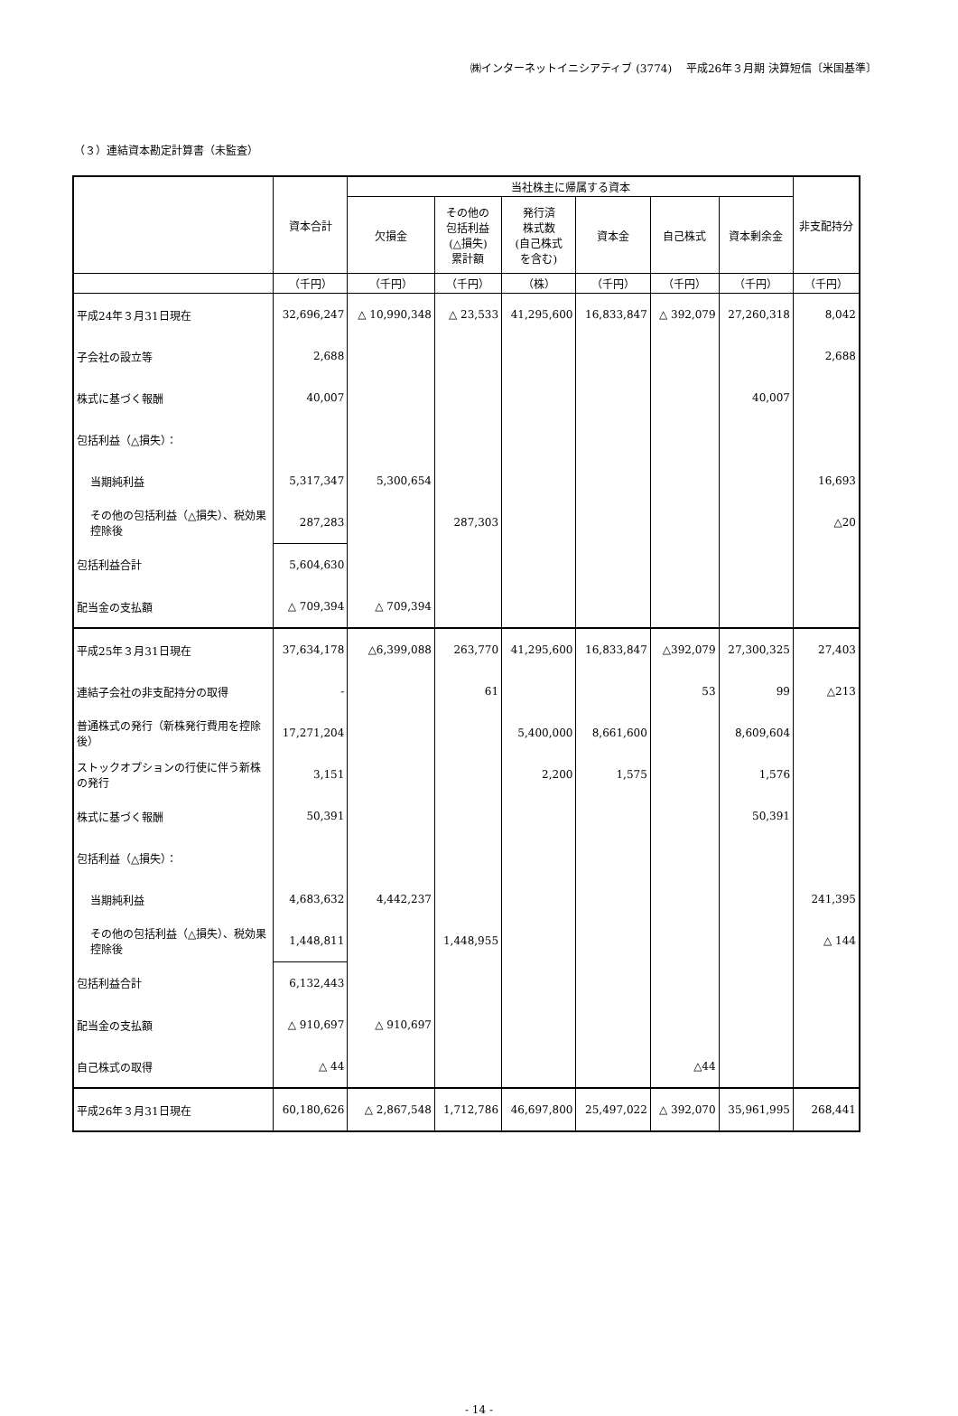㈱インターネットイニシアティブ (3774)　 平成26年３月期 決算短信〔米国基準〕
（３）連結資本勘定計算書（未監査）
| | 資本合計 | 当社株主に帰属する資本 | | | | | | 非支配持分 |
| --- | --- | --- | --- | --- | --- | --- | --- | --- |
| | | 欠損金 | その他の 包括利益 (△損失) 累計額 | 発行済 株式数 (自己株式 を含む) | 資本金 | 自己株式 | 資本剰余金 | |
| | （千円） | （千円） | （千円） | （株） | （千円） | （千円） | （千円） | （千円） |
| 平成24年３月31日現在 | 32,696,247 | △ 10,990,348 | △ 23,533 | 41,295,600 | 16,833,847 | △ 392,079 | 27,260,318 | 8,042 |
| 子会社の設立等 | 2,688 | | | | | | | 2,688 |
| 株式に基づく報酬 | 40,007 | | | | | | 40,007 | |
| 包括利益（△損失）： | | | | | | | | |
| 当期純利益 | 5,317,347 | 5,300,654 | | | | | | 16,693 |
| その他の包括利益（△損失）、税効果控除後 | 287,283 | | 287,303 | | | | | △20 |
| 包括利益合計 | 5,604,630 | | | | | | | |
| 配当金の支払額 | △ 709,394 | △ 709,394 | | | | | | |
| 平成25年３月31日現在 | 37,634,178 | △6,399,088 | 263,770 | 41,295,600 | 16,833,847 | △392,079 | 27,300,325 | 27,403 |
| 連結子会社の非支配持分の取得 | - | | 61 | | | 53 | 99 | △213 |
| 普通株式の発行（新株発行費用を控除後） | 17,271,204 | | | 5,400,000 | 8,661,600 | | 8,609,604 | |
| ストックオプションの行使に伴う新株の発行 | 3,151 | | | 2,200 | 1,575 | | 1,576 | |
| 株式に基づく報酬 | 50,391 | | | | | | 50,391 | |
| 包括利益（△損失）： | | | | | | | | |
| 当期純利益 | 4,683,632 | 4,442,237 | | | | | | 241,395 |
| その他の包括利益（△損失）、税効果控除後 | 1,448,811 | | 1,448,955 | | | | | △ 144 |
| 包括利益合計 | 6,132,443 | | | | | | | |
| 配当金の支払額 | △ 910,697 | △ 910,697 | | | | | | |
| 自己株式の取得 | △ 44 | | | | | △44 | | |
| 平成26年３月31日現在 | 60,180,626 | △ 2,867,548 | 1,712,786 | 46,697,800 | 25,497,022 | △ 392,070 | 35,961,995 | 268,441 |
- 14 -